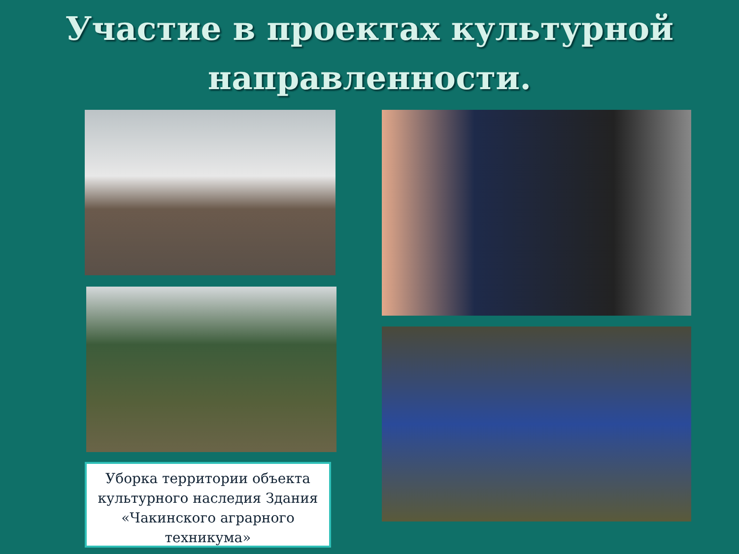Участие в проектах культурной
направленности.
Уборка территории объекта культурного наследия Здания «Чакинского аграрного техникума»